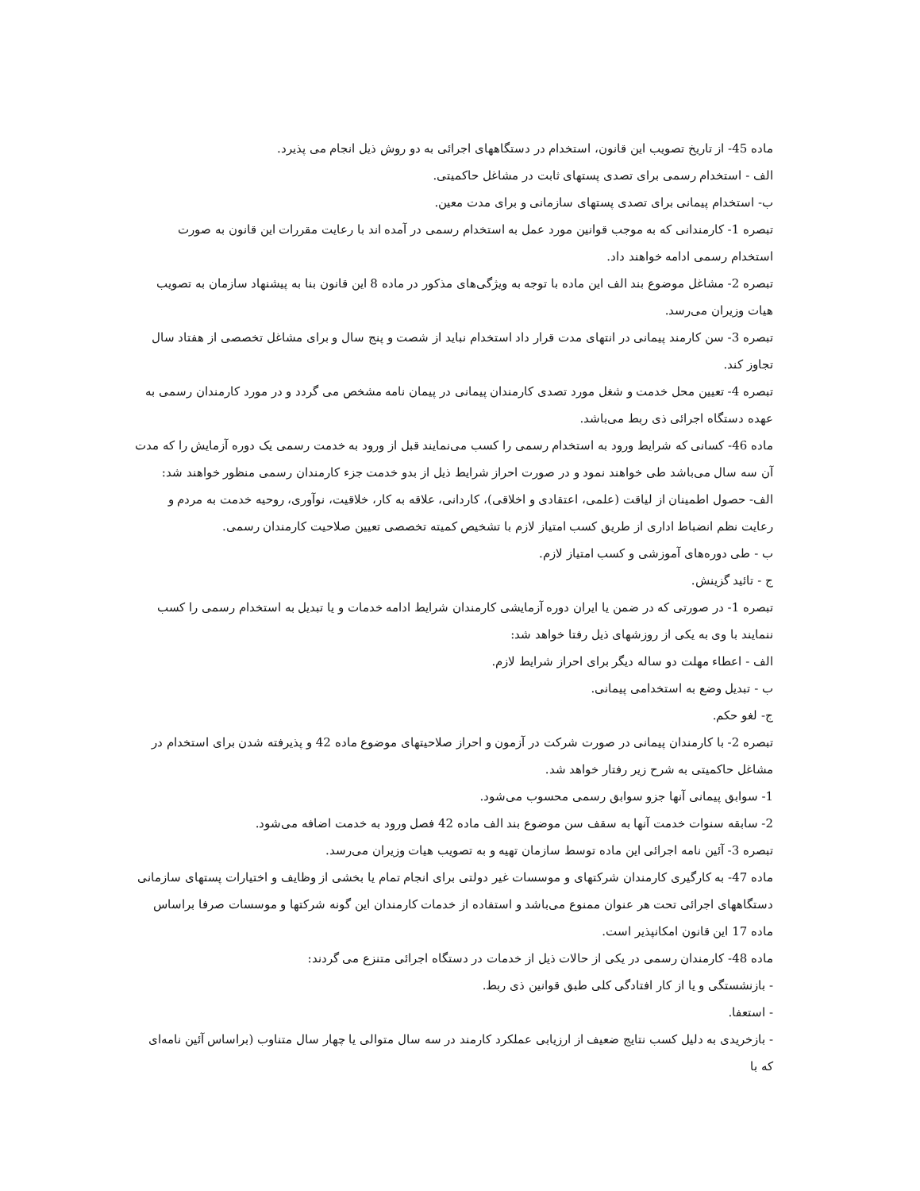ماده 45- از تاریخ تصویب این قانون، استخدام در دستگاههای اجرائی به دو روش ذیل انجام می پذیرد.
الف - استخدام رسمی برای تصدی پستهای ثابت در مشاغل حاکمیتی.
ب- استخدام پیمانی برای تصدی پستهای سازمانی و برای مدت معین.
تبصره 1- کارمندانی که به موجب قوانین مورد عمل به استخدام رسمی در آمده اند با رعایت مقررات این قانون به صورت استخدام رسمی ادامه خواهند داد.
تبصره 2- مشاغل موضوع بند الف این ماده با توجه به ویژگی‌های مذکور در ماده 8 این قانون بنا به پیشنهاد سازمان به تصویب هیات وزیران می‌رسد.
تبصره 3- سن کارمند پیمانی در انتهای مدت قرار داد استخدام نباید از شصت و پنج سال و برای مشاغل تخصصی از هفتاد سال تجاوز کند.
تبصره 4- تعیین محل خدمت و شغل مورد تصدی کارمندان پیمانی در پیمان نامه مشخص می گردد و در مورد کارمندان رسمی به عهده دستگاه اجرائی ذی ربط می‌باشد.
ماده 46- کسانی که شرایط ورود به استخدام رسمی را کسب می‌نمایند قبل از ورود به خدمت رسمی یک دوره آزمایش را که مدت آن سه سال می‌باشد طی خواهند نمود و در صورت احراز شرایط ذیل از بدو خدمت جزء کارمندان رسمی منظور خواهند شد:
الف- حصول اطمینان از لیاقت (علمی، اعتقادی و اخلاقی)، کاردانی، علاقه به کار، خلاقیت، نوآوری، روحیه خدمت به مردم و رعایت نظم انضباط اداری از طریق کسب امتیاز لازم با تشخیص کمیته تخصصی تعیین صلاحیت کارمندان رسمی.
ب - طی دوره‌های آموزشی و کسب امتیاز لازم.
ج - تائید گزینش.
تبصره 1- در صورتی که در ضمن یا ایران دوره آزمایشی کارمندان شرایط ادامه خدمات و یا تبدیل به استخدام رسمی را کسب ننمایند با وی به یکی از روزشهای ذیل رفتا خواهد شد:
الف - اعطاء مهلت دو ساله دیگر برای احراز شرایط لازم.
ب - تبدیل وضع به استخدامی پیمانی.
ج- لغو حکم.
تبصره 2- با کارمندان پیمانی در صورت شرکت در آزمون و احراز صلاحیتهای موضوع ماده 42 و پذیرفته شدن برای استخدام در مشاغل حاکمیتی به شرح زیر رفتار خواهد شد.
1- سوابق پیمانی آنها جزو سوابق رسمی محسوب می‌شود.
2- سابقه سنوات خدمت آنها به سقف سن موضوع بند الف ماده 42 فصل ورود به خدمت اضافه می‌شود.
تبصره 3- آئین نامه اجرائی این ماده توسط سازمان تهیه و به تصویب هیات وزیران می‌رسد.
ماده 47- به کارگیری کارمندان شرکتهای و موسسات غیر دولتی برای انجام تمام یا بخشی از وظایف و اختیارات پستهای سازمانی دستگاههای اجرائی تحت هر عنوان ممنوع می‌باشد و استفاده از خدمات کارمندان این گونه شرکتها و موسسات صرفا براساس ماده 17 این قانون امکانپذیر است.
ماده 48- کارمندان رسمی در یکی از حالات ذیل از خدمات در دستگاه اجرائی متنزع می گردند:
- بازنشستگی و یا از کار افتادگی کلی طبق قوانین ذی ربط.
- استعفا.
- بازخریدی به دلیل کسب نتایج ضعیف از ارزیابی عملکرد کارمند در سه سال متوالی یا چهار سال متناوب (براساس آئین نامه‌ای که با